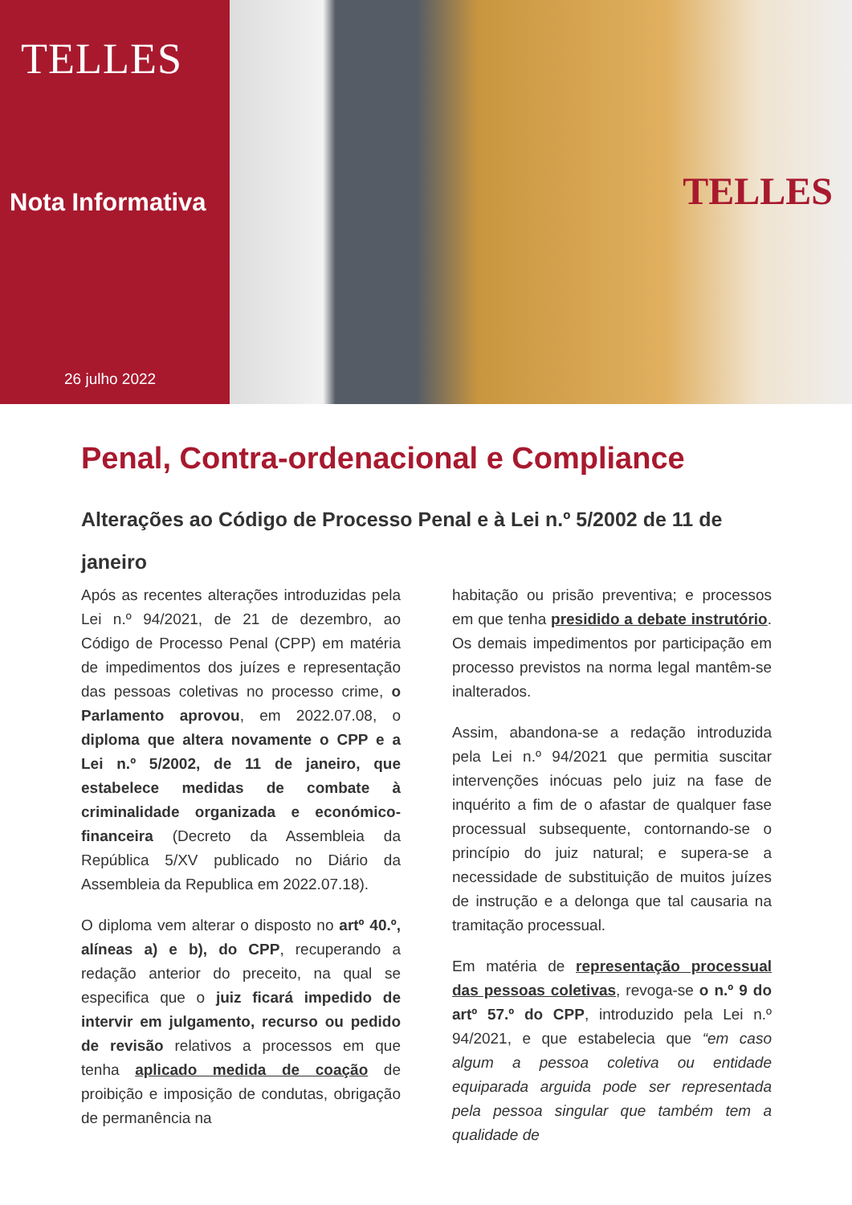TELLES
Nota Informativa
26 julho 2022
TELLES
Penal, Contra-ordenacional e Compliance
Alterações ao Código de Processo Penal e à Lei n.º 5/2002 de 11 de janeiro
Após as recentes alterações introduzidas pela Lei n.º 94/2021, de 21 de dezembro, ao Código de Processo Penal (CPP) em matéria de impedimentos dos juízes e representação das pessoas coletivas no processo crime, o Parlamento aprovou, em 2022.07.08, o diploma que altera novamente o CPP e a Lei n.º 5/2002, de 11 de janeiro, que estabelece medidas de combate à criminalidade organizada e económico-financeira (Decreto da Assembleia da República 5/XV publicado no Diário da Assembleia da Republica em 2022.07.18).
O diploma vem alterar o disposto no artº 40.º, alíneas a) e b), do CPP, recuperando a redação anterior do preceito, na qual se especifica que o juiz ficará impedido de intervir em julgamento, recurso ou pedido de revisão relativos a processos em que tenha aplicado medida de coação de proibição e imposição de condutas, obrigação de permanência na
habitação ou prisão preventiva; e processos em que tenha presidido a debate instrutório. Os demais impedimentos por participação em processo previstos na norma legal mantêm-se inalterados.
Assim, abandona-se a redação introduzida pela Lei n.º 94/2021 que permitia suscitar intervenções inócuas pelo juiz na fase de inquérito a fim de o afastar de qualquer fase processual subsequente, contornando-se o princípio do juiz natural; e supera-se a necessidade de substituição de muitos juízes de instrução e a delonga que tal causaria na tramitação processual.
Em matéria de representação processual das pessoas coletivas, revoga-se o n.º 9 do artº 57.º do CPP, introduzido pela Lei n.º 94/2021, e que estabelecia que “em caso algum a pessoa coletiva ou entidade equiparada arguida pode ser representada pela pessoa singular que também tem a qualidade de